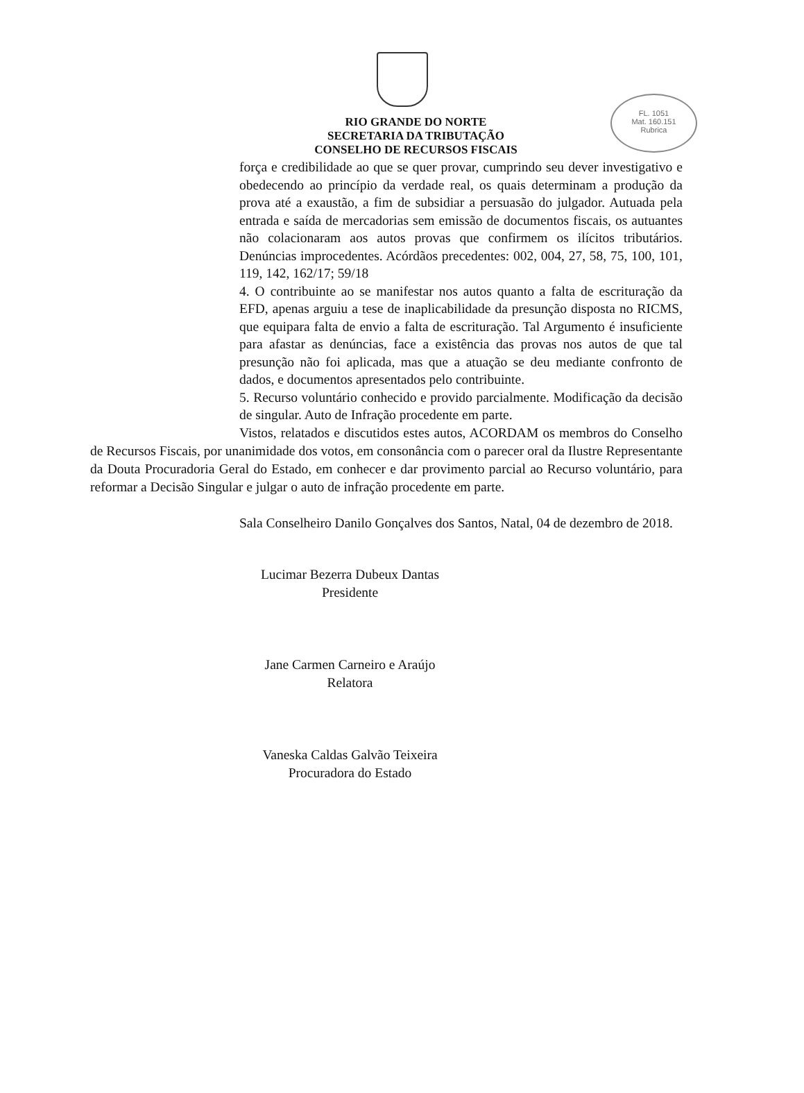FL. 1051
Mat. 160.151
Rubrica
RIO GRANDE DO NORTE
SECRETARIA DA TRIBUTAÇÃO
CONSELHO DE RECURSOS FISCAIS
força e credibilidade ao que se quer provar, cumprindo seu dever investigativo e obedecendo ao princípio da verdade real, os quais determinam a produção da prova até a exaustão, a fim de subsidiar a persuasão do julgador. Autuada pela entrada e saída de mercadorias sem emissão de documentos fiscais, os autuantes não colacionaram aos autos provas que confirmem os ilícitos tributários. Denúncias improcedentes. Acórdãos precedentes: 002, 004, 27, 58, 75, 100, 101, 119, 142, 162/17; 59/18
4. O contribuinte ao se manifestar nos autos quanto a falta de escrituração da EFD, apenas arguiu a tese de inaplicabilidade da presunção disposta no RICMS, que equipara falta de envio a falta de escrituração. Tal Argumento é insuficiente para afastar as denúncias, face a existência das provas nos autos de que tal presunção não foi aplicada, mas que a atuação se deu mediante confronto de dados, e documentos apresentados pelo contribuinte.
5. Recurso voluntário conhecido e provido parcialmente. Modificação da decisão de singular. Auto de Infração procedente em parte.
Vistos, relatados e discutidos estes autos, ACORDAM os membros do Conselho de Recursos Fiscais, por unanimidade dos votos, em consonância com o parecer oral da Ilustre Representante da Douta Procuradoria Geral do Estado, em conhecer e dar provimento parcial ao Recurso voluntário, para reformar a Decisão Singular e julgar o auto de infração procedente em parte.
Sala Conselheiro Danilo Gonçalves dos Santos, Natal, 04 de dezembro de 2018.
Lucimar Bezerra Dubeux Dantas
Presidente
Jane Carmen Carneiro e Araújo
Relatora
Vaneska Caldas Galvão Teixeira
Procuradora do Estado